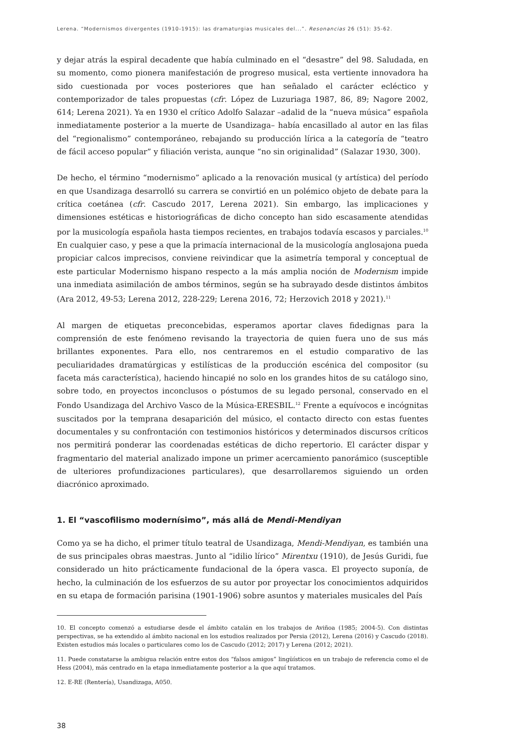Lerena. “Modernismos divergentes (1910-1915): las dramaturgias musicales del...”. Resonancias 26 (51): 35-62.
y dejar atrás la espiral decadente que había culminado en el “desastre” del 98. Saludada, en su momento, como pionera manifestación de progreso musical, esta vertiente innovadora ha sido cuestionada por voces posteriores que han señalado el carácter ecléctico y contemporizador de tales propuestas (cfr. López de Luzuriaga 1987, 86, 89; Nagore 2002, 614; Lerena 2021). Ya en 1930 el crítico Adolfo Salazar –adalid de la “nueva música” española inmediatamente posterior a la muerte de Usandizaga– había encasillado al autor en las filas del “regionalismo” contemporáneo, rebajando su producción lírica a la categoría de “teatro de fácil acceso popular” y filiación verista, aunque “no sin originalidad” (Salazar 1930, 300).
De hecho, el término “modernismo” aplicado a la renovación musical (y artística) del período en que Usandizaga desarrolló su carrera se convirtió en un polémico objeto de debate para la crítica coetánea (cfr. Cascudo 2017, Lerena 2021). Sin embargo, las implicaciones y dimensiones estéticas e historiográficas de dicho concepto han sido escasamente atendidas por la musicología española hasta tiempos recientes, en trabajos todavía escasos y parciales.<sup>10</sup> En cualquier caso, y pese a que la primacía internacional de la musicología anglosajona pueda propiciar calcos imprecisos, conviene reivindicar que la asimetría temporal y conceptual de este particular Modernismo hispano respecto a la más amplia noción de Modernism impide una inmediata asimilación de ambos términos, según se ha subrayado desde distintos ámbitos (Ara 2012, 49-53; Lerena 2012, 228-229; Lerena 2016, 72; Herzovich 2018 y 2021).<sup>11</sup>
Al margen de etiquetas preconcebidas, esperamos aportar claves fidedignas para la comprensión de este fenómeno revisando la trayectoria de quien fuera uno de sus más brillantes exponentes. Para ello, nos centraremos en el estudio comparativo de las peculiaridades dramatúrgicas y estilísticas de la producción escénica del compositor (su faceta más característica), haciendo hincapié no solo en los grandes hitos de su catálogo sino, sobre todo, en proyectos inconclusos o póstumos de su legado personal, conservado en el Fondo Usandizaga del Archivo Vasco de la Música-ERESBIL.<sup>12</sup> Frente a equívocos e incógnitas suscitados por la temprana desaparición del músico, el contacto directo con estas fuentes documentales y su confrontación con testimonios históricos y determinados discursos críticos nos permitirá ponderar las coordenadas estéticas de dicho repertorio. El carácter dispar y fragmentario del material analizado impone un primer acercamiento panorámico (susceptible de ulteriores profundizaciones particulares), que desarrollaremos siguiendo un orden diacrónico aproximado.
1. El “vascofilismo modernísimo”, más allá de Mendi-Mendiyan
Como ya se ha dicho, el primer título teatral de Usandizaga, Mendi-Mendiyan, es también una de sus principales obras maestras. Junto al “idilio lírico” Mirentxu (1910), de Jesús Guridi, fue considerado un hito prácticamente fundacional de la ópera vasca. El proyecto suponía, de hecho, la culminación de los esfuerzos de su autor por proyectar los conocimientos adquiridos en su etapa de formación parisina (1901-1906) sobre asuntos y materiales musicales del País
10. El concepto comenzó a estudiarse desde el ámbito catalán en los trabajos de Aviñoa (1985; 2004-5). Con distintas perspectivas, se ha extendido al ámbito nacional en los estudios realizados por Persia (2012), Lerena (2016) y Cascudo (2018). Existen estudios más locales o particulares como los de Cascudo (2012; 2017) y Lerena (2012; 2021).
11. Puede constatarse la ambigua relación entre estos dos “falsos amigos” lingüísticos en un trabajo de referencia como el de Hess (2004), más centrado en la etapa inmediatamente posterior a la que aquí tratamos.
12. E-RE (Rentería), Usandizaga, A050.
38